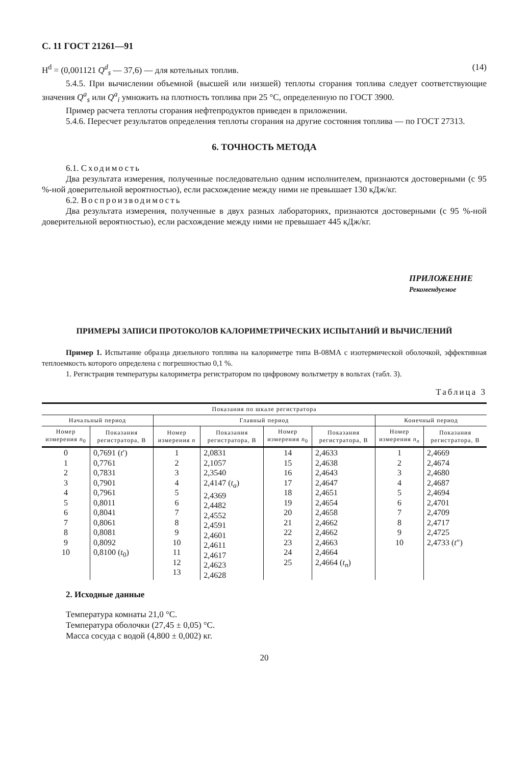С. 11 ГОСТ 21261—91
H<sup>d</sup> = (0,001121 Q<sup>d</sup><sub>s</sub> — 37,6) — для котельных топлив. (14)
5.4.5. При вычислении объемной (высшей или низшей) теплоты сгорания топлива следует соответствующие значения Q<sup>a</sup><sub>s</sub> или Q<sup>a</sup><sub>i</sub> умножить на плотность топлива при 25 °С, определенную по ГОСТ 3900.
Пример расчета теплоты сгорания нефтепродуктов приведен в приложении.
5.4.6. Пересчет результатов определения теплоты сгорания на другие состояния топлива — по ГОСТ 27313.
6. ТОЧНОСТЬ МЕТОДА
6.1. Сходимость
Два результата измерения, полученные последовательно одним исполнителем, признаются достоверными (с 95 %-ной доверительной вероятностью), если расхождение между ними не превышает 130 кДж/кг.
6.2. Воспроизводимость
Два результата измерения, полученные в двух разных лабораториях, признаются достоверными (с 95 %-ной доверительной вероятностью), если расхождение между ними не превышает 445 кДж/кг.
ПРИЛОЖЕНИЕ
Рекомендуемое
ПРИМЕРЫ ЗАПИСИ ПРОТОКОЛОВ КАЛОРИМЕТРИЧЕСКИХ ИСПЫТАНИЙ И ВЫЧИСЛЕНИЙ
Пример 1. Испытание образца дизельного топлива на калориметре типа В-08МА с изотермической оболочкой, эффективная теплоемкость которого определена с погрешностью 0,1 %.
1. Регистрация температуры калориметра регистратором по цифровому вольтметру в вольтах (табл. 3).
Таблица 3
| Показания по шкале регистратора | | | | | | | |
| --- | --- | --- | --- | --- | --- | --- | --- |
| Начальный период | | Главный период | | | | Конечный период | |
| Номер измерения n<sub>0</sub> | Показания регистратора, В | Номер измерения n | Показания регистратора, В | Номер измерения n<sub>0</sub> | Показания регистратора, В | Номер измерения n<sub>n</sub> | Показания регистратора, В |
| 0 1 2 3 4 5 6 7 8 9 10 | 0,7691 ( t ′) 0,7761 0,7831 0,7901 0,7961 0,8011 0,8041 0,8061 0,8081 0,8092 0,8100 ( t<sub>0</sub>) | 1 2 3 4 5 6 7 8 9 10 11 12 13 | 2,0831 2,1057 2,3540 2,4147 ( t<sub>a</sub>) 2,4369 2,4482 2,4552 2,4591 2,4601 2,4611 2,4617 2,4623 2,4628 | 14 15 16 17 18 19 20 21 22 23 24 25 | 2,4633 2,4638 2,4643 2,4647 2,4651 2,4654 2,4658 2,4662 2,4662 2,4663 2,4664 2,4664 ( t<sub>n</sub>) | 1 2 3 4 5 6 7 8 9 10 | 2,4669 2,4674 2,4680 2,4687 2,4694 2,4701 2,4709 2,4717 2,4725 2,4733 ( t ″) |
2. Исходные данные
Температура комнаты 21,0 °С.
Температура оболочки (27,45 ± 0,05) °С.
Масса сосуда с водой (4,800 ± 0,002) кг.
20